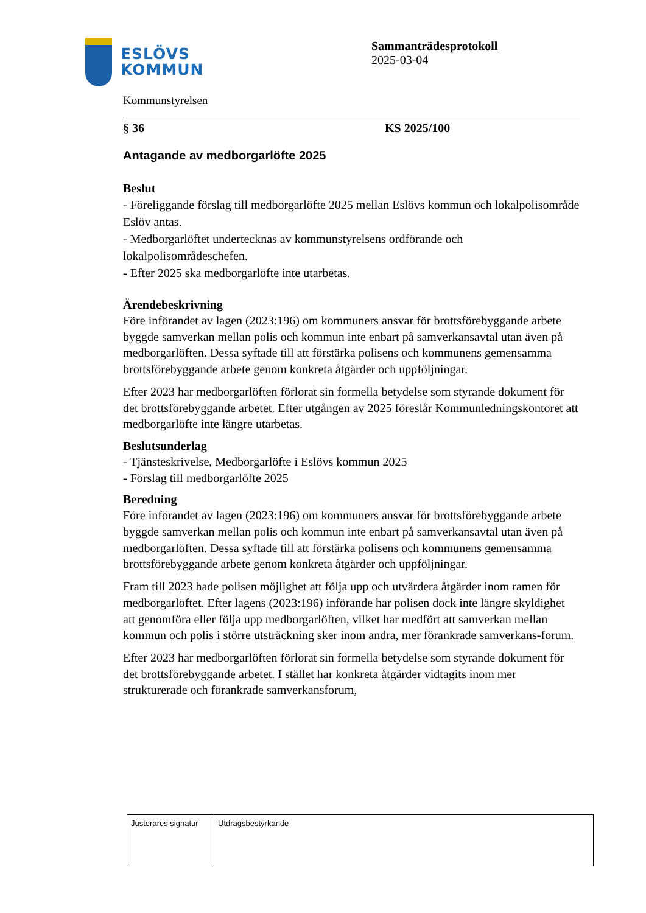ESLÖVS
KOMMUN
Kommunstyrelsen
Sammanträdesprotokoll
2025-03-04
§ 36 KS 2025/100
Antagande av medborgarlöfte 2025
Beslut
- Föreliggande förslag till medborgarlöfte 2025 mellan Eslövs kommun och lokalpolisområde Eslöv antas.
- Medborgarlöftet undertecknas av kommunstyrelsens ordförande och lokalpolisområdeschefen.
- Efter 2025 ska medborgarlöfte inte utarbetas.
Ärendebeskrivning
Före införandet av lagen (2023:196) om kommuners ansvar för brottsförebyggande arbete byggde samverkan mellan polis och kommun inte enbart på samverkansavtal utan även på medborgarlöften. Dessa syftade till att förstärka polisens och kommunens gemensamma brottsförebyggande arbete genom konkreta åtgärder och uppföljningar.
Efter 2023 har medborgarlöften förlorat sin formella betydelse som styrande dokument för det brottsförebyggande arbetet. Efter utgången av 2025 föreslår Kommunledningskontoret att medborgarlöfte inte längre utarbetas.
Beslutsunderlag
- Tjänsteskrivelse, Medborgarlöfte i Eslövs kommun 2025
- Förslag till medborgarlöfte 2025
Beredning
Före införandet av lagen (2023:196) om kommuners ansvar för brottsförebyggande arbete byggde samverkan mellan polis och kommun inte enbart på samverkansavtal utan även på medborgarlöften. Dessa syftade till att förstärka polisens och kommunens gemensamma brottsförebyggande arbete genom konkreta åtgärder och uppföljningar.
Fram till 2023 hade polisen möjlighet att följa upp och utvärdera åtgärder inom ramen för medborgarlöftet. Efter lagens (2023:196) införande har polisen dock inte längre skyldighet att genomföra eller följa upp medborgarlöften, vilket har medfört att samverkan mellan kommun och polis i större utsträckning sker inom andra, mer förankrade samverkans-forum.
Efter 2023 har medborgarlöften förlorat sin formella betydelse som styrande dokument för det brottsförebyggande arbetet. I stället har konkreta åtgärder vidtagits inom mer strukturerade och förankrade samverkansforum,
| Justerares signatur | Utdragsbestyrkande |